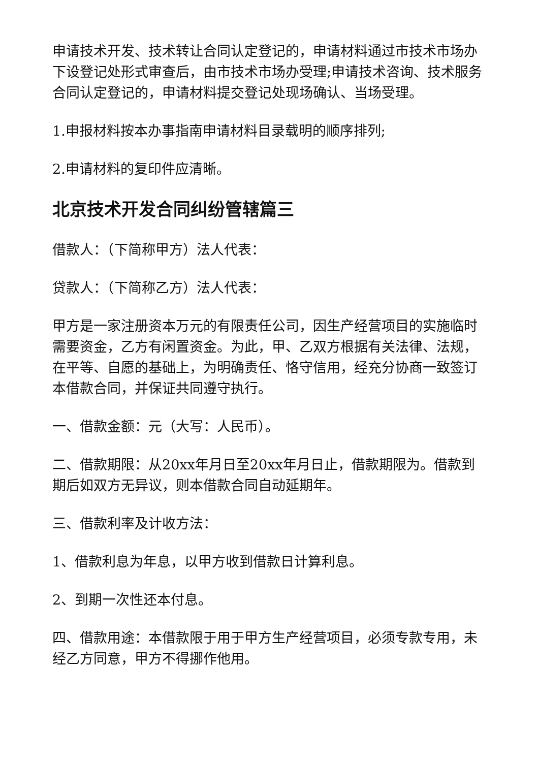申请技术开发、技术转让合同认定登记的，申请材料通过市技术市场办下设登记处形式审查后，由市技术市场办受理;申请技术咨询、技术服务合同认定登记的，申请材料提交登记处现场确认、当场受理。
1.申报材料按本办事指南申请材料目录载明的顺序排列;
2.申请材料的复印件应清晰。
北京技术开发合同纠纷管辖篇三
借款人：（下简称甲方）法人代表：
贷款人：（下简称乙方）法人代表：
甲方是一家注册资本万元的有限责任公司，因生产经营项目的实施临时需要资金，乙方有闲置资金。为此，甲、乙双方根据有关法律、法规，在平等、自愿的基础上，为明确责任、恪守信用，经充分协商一致签订本借款合同，并保证共同遵守执行。
一、借款金额：元（大写：人民币）。
二、借款期限：从20xx年月日至20xx年月日止，借款期限为。借款到期后如双方无异议，则本借款合同自动延期年。
三、借款利率及计收方法：
1、借款利息为年息，以甲方收到借款日计算利息。
2、到期一次性还本付息。
四、借款用途：本借款限于用于甲方生产经营项目，必须专款专用，未经乙方同意，甲方不得挪作他用。